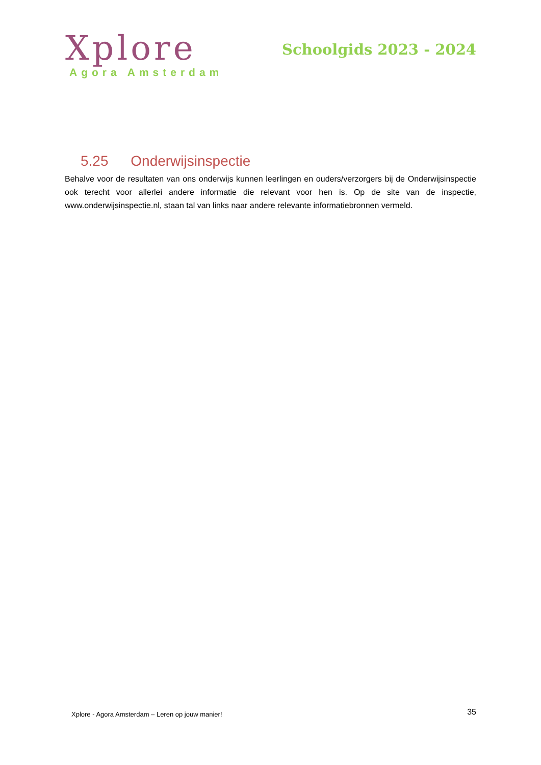Xplore
Agora Amsterdam
Schoolgids 2023 - 2024
5.25 Onderwijsinspectie
Behalve voor de resultaten van ons onderwijs kunnen leerlingen en ouders/verzorgers bij de Onderwijsinspectie ook terecht voor allerlei andere informatie die relevant voor hen is. Op de site van de inspectie, www.onderwijsinspectie.nl, staan tal van links naar andere relevante informatiebronnen vermeld.
Xplore - Agora Amsterdam – Leren op jouw manier! 35